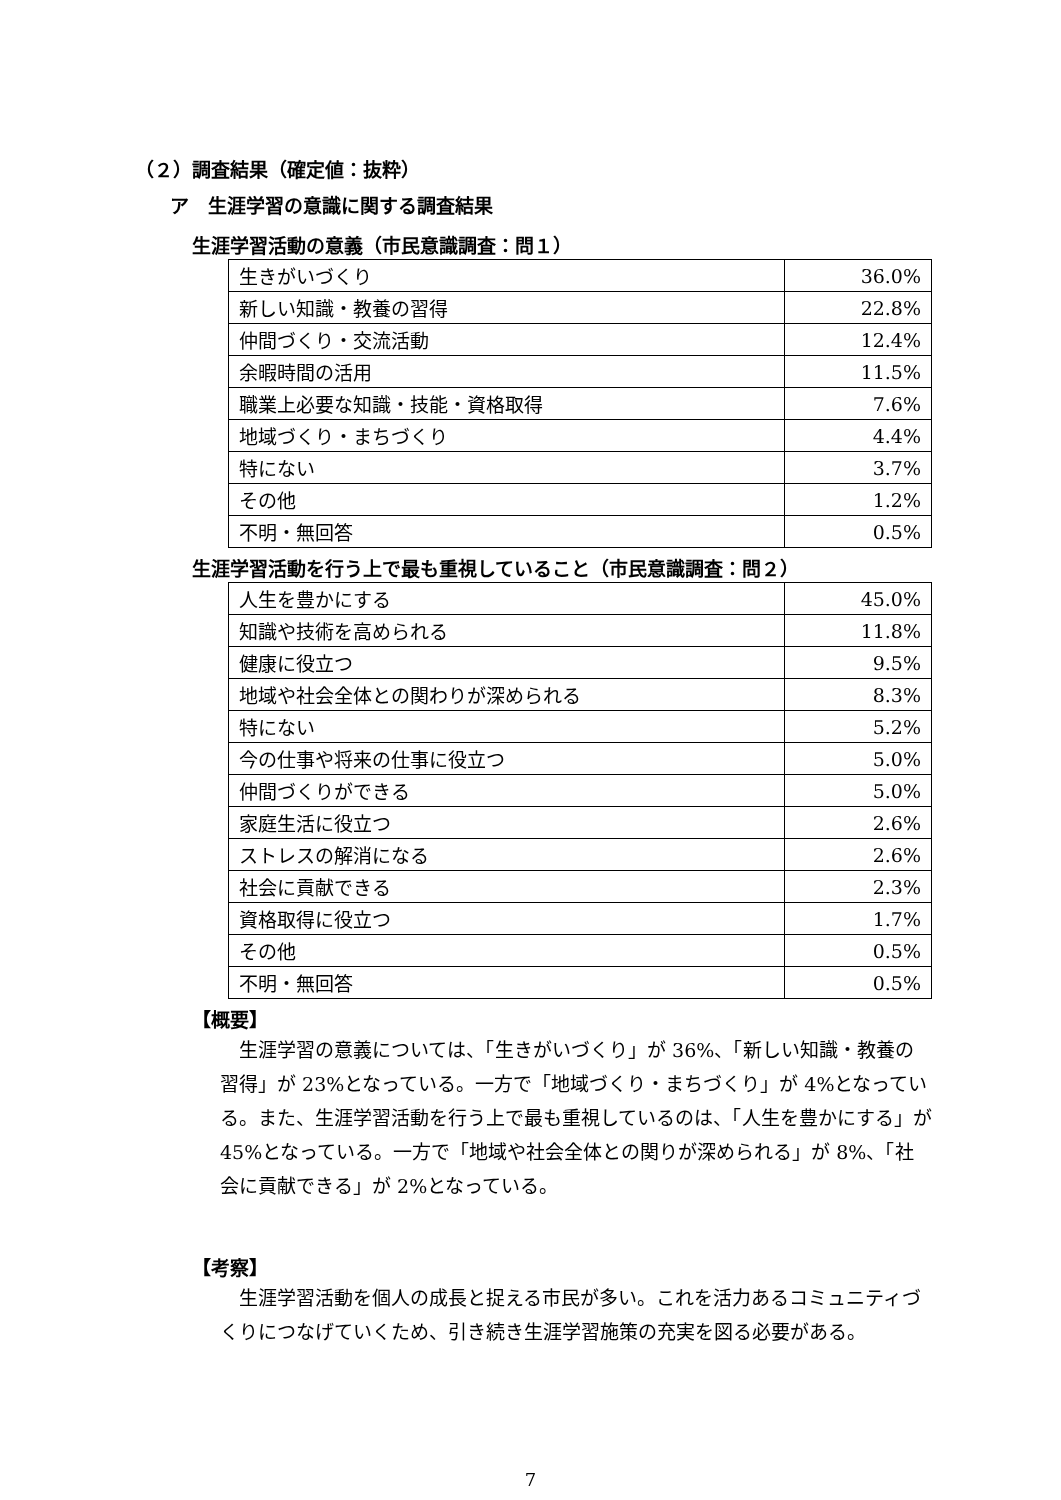（２）調査結果（確定値：抜粋）
ア　生涯学習の意識に関する調査結果
生涯学習活動の意義（市民意識調査：問１）
| 生きがいづくり | 36.0% |
| 新しい知識・教養の習得 | 22.8% |
| 仲間づくり・交流活動 | 12.4% |
| 余暇時間の活用 | 11.5% |
| 職業上必要な知識・技能・資格取得 | 7.6% |
| 地域づくり・まちづくり | 4.4% |
| 特にない | 3.7% |
| その他 | 1.2% |
| 不明・無回答 | 0.5% |
生涯学習活動を行う上で最も重視していること（市民意識調査：問２）
| 人生を豊かにする | 45.0% |
| 知識や技術を高められる | 11.8% |
| 健康に役立つ | 9.5% |
| 地域や社会全体との関わりが深められる | 8.3% |
| 特にない | 5.2% |
| 今の仕事や将来の仕事に役立つ | 5.0% |
| 仲間づくりができる | 5.0% |
| 家庭生活に役立つ | 2.6% |
| ストレスの解消になる | 2.6% |
| 社会に貢献できる | 2.3% |
| 資格取得に役立つ | 1.7% |
| その他 | 0.5% |
| 不明・無回答 | 0.5% |
【概要】
生涯学習の意義については、「生きがいづくり」が 36%、「新しい知識・教養の習得」が 23%となっている。一方で「地域づくり・まちづくり」が 4%となっている。また、生涯学習活動を行う上で最も重視しているのは、「人生を豊かにする」が 45%となっている。一方で「地域や社会全体との関りが深められる」が 8%、「社会に貢献できる」が 2%となっている。
【考察】
生涯学習活動を個人の成長と捉える市民が多い。これを活力あるコミュニティづくりにつなげていくため、引き続き生涯学習施策の充実を図る必要がある。
7